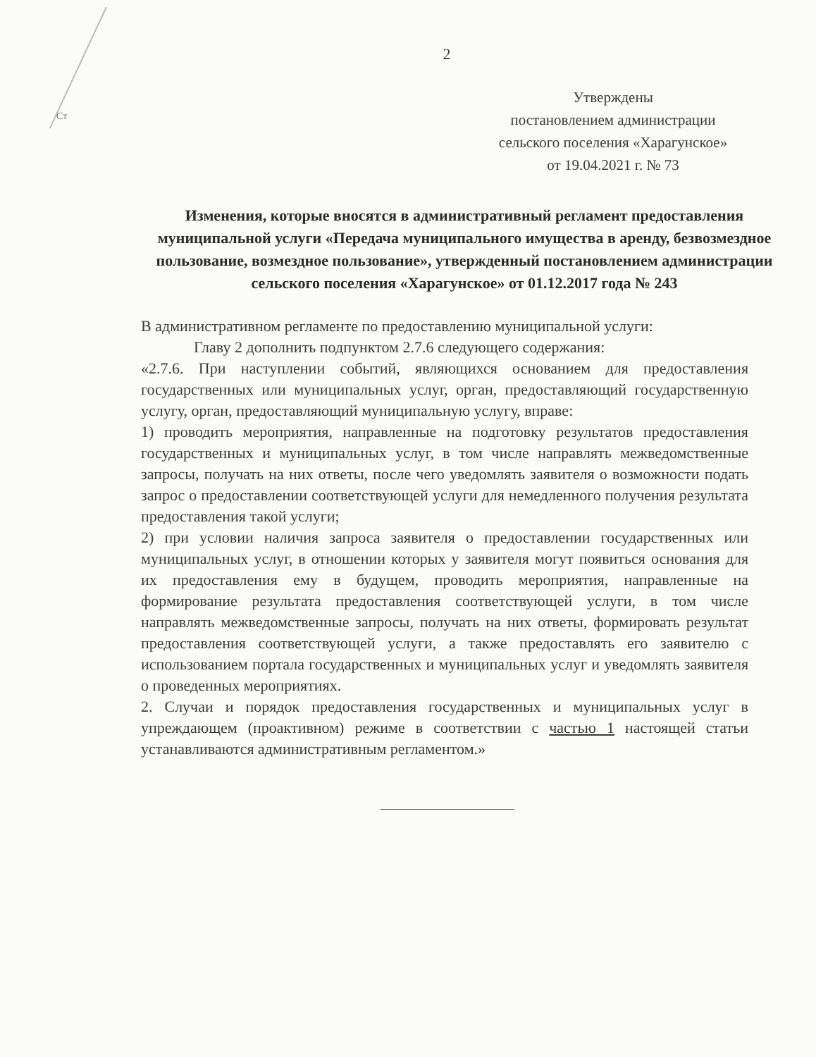Ст
2
Утверждены
постановлением администрации
сельского поселения «Харагунское»
от 19.04.2021 г. № 73
Изменения, которые вносятся в административный регламент предоставления муниципальной услуги «Передача муниципального имущества в аренду, безвозмездное пользование, возмездное пользование», утвержденный постановлением администрации сельского поселения «Харагунское» от 01.12.2017 года № 243
В административном регламенте по предоставлению муниципальной услуги:
Главу 2 дополнить подпунктом 2.7.6 следующего содержания:
«2.7.6. При наступлении событий, являющихся основанием для предоставления государственных или муниципальных услуг, орган, предоставляющий государственную услугу, орган, предоставляющий муниципальную услугу, вправе:
1) проводить мероприятия, направленные на подготовку результатов предоставления государственных и муниципальных услуг, в том числе направлять межведомственные запросы, получать на них ответы, после чего уведомлять заявителя о возможности подать запрос о предоставлении соответствующей услуги для немедленного получения результата предоставления такой услуги;
2) при условии наличия запроса заявителя о предоставлении государственных или муниципальных услуг, в отношении которых у заявителя могут появиться основания для их предоставления ему в будущем, проводить мероприятия, направленные на формирование результата предоставления соответствующей услуги, в том числе направлять межведомственные запросы, получать на них ответы, формировать результат предоставления соответствующей услуги, а также предоставлять его заявителю с использованием портала государственных и муниципальных услуг и уведомлять заявителя о проведенных мероприятиях.
2. Случаи и порядок предоставления государственных и муниципальных услуг в упреждающем (проактивном) режиме в соответствии с частью 1 настоящей статьи устанавливаются административным регламентом.»